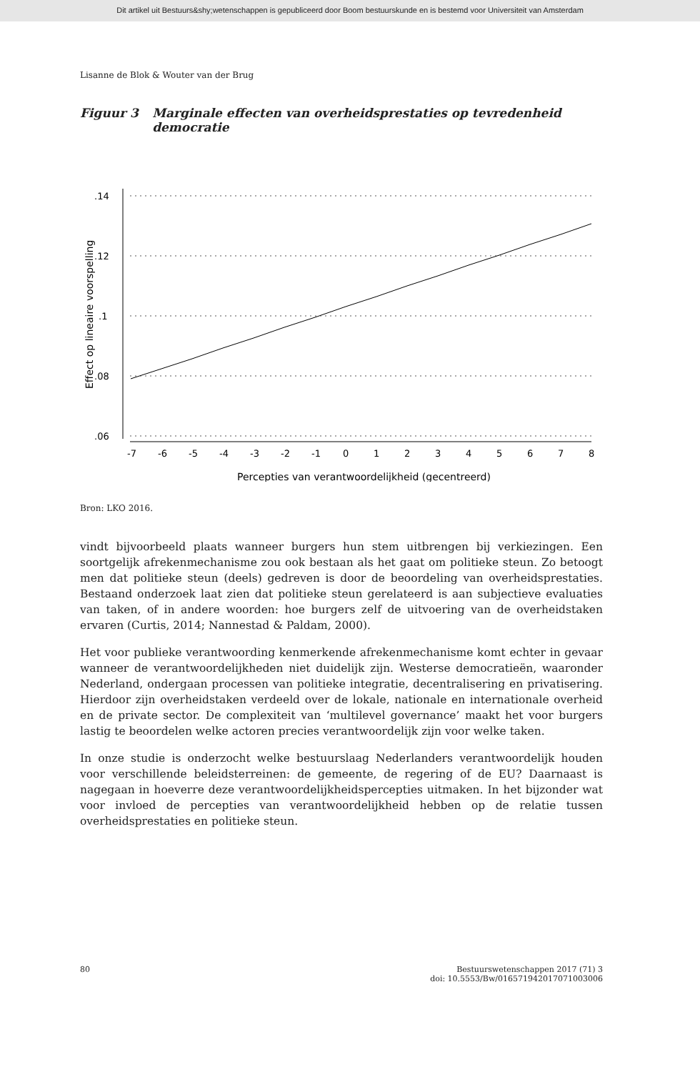Dit artikel uit Bestuurs&shy;wetenschappen is gepubliceerd door Boom bestuurskunde en is bestemd voor Universiteit van Amsterdam
Lisanne de Blok & Wouter van der Brug
Figuur 3 Marginale effecten van overheidsprestaties op tevredenheid democratie
.14
.12
.1
.08
.06
Effect op lineaire voorspelling
-7
-6
-5
-4
-3
-2
-1
0
1
2
3
4
5
6
7
8
Percepties van verantwoordelijkheid (gecentreerd)
Bron: LKO 2016.
vindt bijvoorbeeld plaats wanneer burgers hun stem uitbrengen bij verkiezingen. Een soortgelijk afrekenmechanisme zou ook bestaan als het gaat om politieke steun. Zo betoogt men dat politieke steun (deels) gedreven is door de beoordeling van overheidsprestaties. Bestaand onderzoek laat zien dat politieke steun gerelateerd is aan subjectieve evaluaties van taken, of in andere woorden: hoe burgers zelf de uitvoering van de overheidstaken ervaren (Curtis, 2014; Nannestad & Paldam, 2000).
Het voor publieke verantwoording kenmerkende afrekenmechanisme komt echter in gevaar wanneer de verantwoordelijkheden niet duidelijk zijn. Westerse democratieën, waaronder Nederland, ondergaan processen van politieke integratie, decentralisering en privatisering. Hierdoor zijn overheidstaken verdeeld over de lokale, nationale en internationale overheid en de private sector. De complexiteit van ‘multilevel governance’ maakt het voor burgers lastig te beoordelen welke actoren precies verantwoordelijk zijn voor welke taken.
In onze studie is onderzocht welke bestuurslaag Nederlanders verantwoordelijk houden voor verschillende beleidsterreinen: de gemeente, de regering of de EU? Daarnaast is nagegaan in hoeverre deze verantwoordelijkheidspercepties uitmaken. In het bijzonder wat voor invloed de percepties van verantwoordelijkheid hebben op de relatie tussen overheidsprestaties en politieke steun.
80 Bestuurswetenschappen 2017 (71) 3
doi: 10.5553/Bw/016571942017071003006